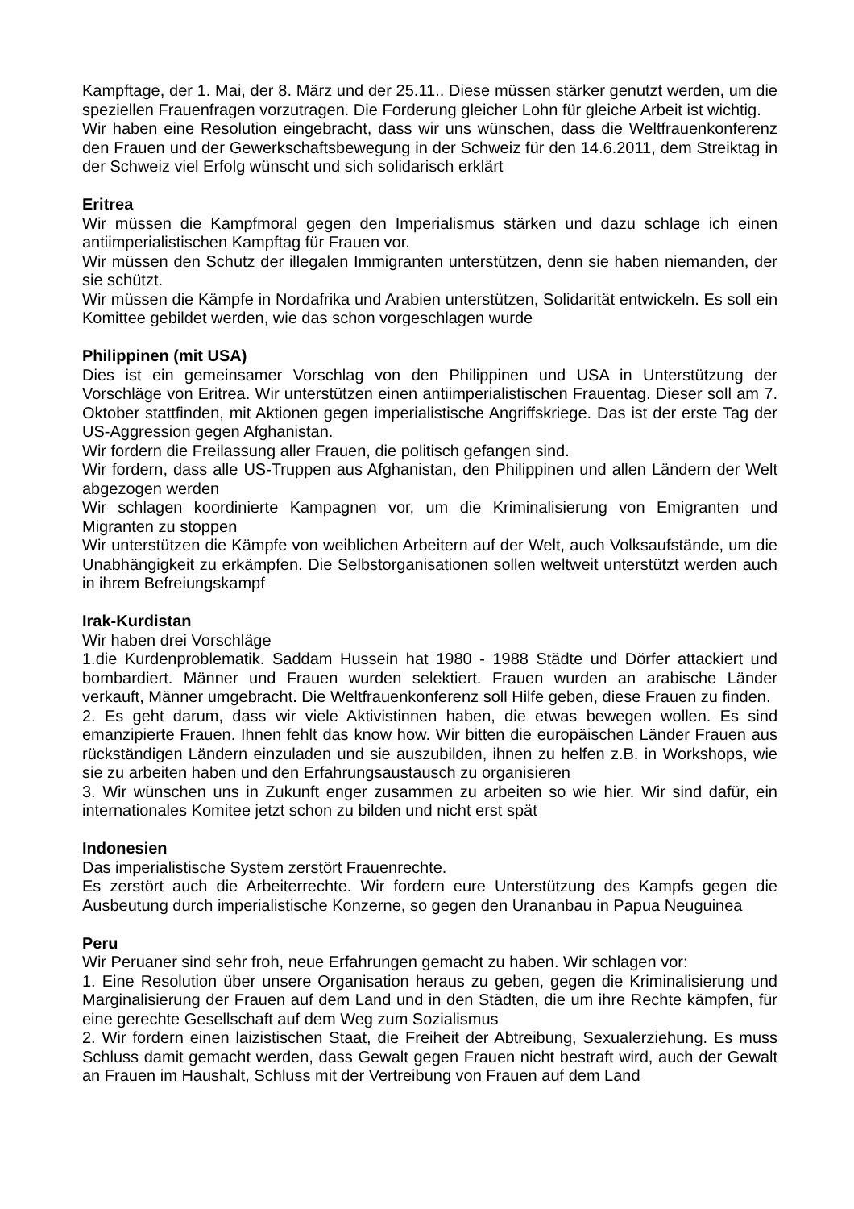Kampftage, der 1. Mai, der 8. März und der 25.11.. Diese müssen stärker genutzt werden, um die speziellen Frauenfragen vorzutragen. Die Forderung gleicher Lohn für gleiche Arbeit ist wichtig.
Wir haben eine Resolution eingebracht, dass wir uns wünschen, dass die Weltfrauenkonferenz den Frauen und der Gewerkschaftsbewegung in der Schweiz für den 14.6.2011, dem Streiktag in der Schweiz viel Erfolg wünscht und sich solidarisch erklärt
Eritrea
Wir müssen die Kampfmoral gegen den Imperialismus stärken und dazu schlage ich einen antiimperialistischen Kampftag für Frauen vor.
Wir müssen den Schutz der illegalen Immigranten unterstützen, denn sie haben niemanden, der sie schützt.
Wir müssen die Kämpfe in Nordafrika und Arabien unterstützen, Solidarität entwickeln. Es soll ein Komittee gebildet werden, wie das schon vorgeschlagen wurde
Philippinen (mit USA)
Dies ist ein gemeinsamer Vorschlag von den Philippinen und USA in Unterstützung der Vorschläge von Eritrea. Wir unterstützen einen antiimperialistischen Frauentag. Dieser soll am 7. Oktober stattfinden, mit Aktionen gegen imperialistische Angriffskriege. Das ist der erste Tag der US-Aggression gegen Afghanistan.
Wir fordern die Freilassung aller Frauen, die politisch gefangen sind.
Wir fordern, dass alle US-Truppen aus Afghanistan, den Philippinen und allen Ländern der Welt abgezogen werden
Wir schlagen koordinierte Kampagnen vor, um die Kriminalisierung von Emigranten und Migranten zu stoppen
Wir unterstützen die Kämpfe von weiblichen Arbeitern auf der Welt, auch Volksaufstände, um die Unabhängigkeit zu erkämpfen. Die Selbstorganisationen sollen weltweit unterstützt werden auch in ihrem Befreiungskampf
Irak-Kurdistan
Wir haben drei Vorschläge
1.die Kurdenproblematik. Saddam Hussein hat 1980 - 1988 Städte und Dörfer attackiert und bombardiert. Männer und Frauen wurden selektiert. Frauen wurden an arabische Länder verkauft, Männer umgebracht. Die Weltfrauenkonferenz soll Hilfe geben, diese Frauen zu finden.
2. Es geht darum, dass wir viele Aktivistinnen haben, die etwas bewegen wollen. Es sind emanzipierte Frauen. Ihnen fehlt das know how. Wir bitten die europäischen Länder Frauen aus rückständigen Ländern einzuladen und sie auszubilden, ihnen zu helfen z.B. in Workshops, wie sie zu arbeiten haben und den Erfahrungsaustausch zu organisieren
3. Wir wünschen uns in Zukunft enger zusammen zu arbeiten so wie hier. Wir sind dafür, ein internationales Komitee jetzt schon zu bilden und nicht erst spät
Indonesien
Das imperialistische System zerstört Frauenrechte.
Es zerstört auch die Arbeiterrechte. Wir fordern eure Unterstützung des Kampfs gegen die Ausbeutung durch imperialistische Konzerne, so gegen den Urananbau in Papua Neuguinea
Peru
Wir Peruaner sind sehr froh, neue Erfahrungen gemacht zu haben. Wir schlagen vor:
1. Eine Resolution über unsere Organisation heraus zu geben, gegen die Kriminalisierung und Marginalisierung der Frauen auf dem Land und in den Städten, die um ihre Rechte kämpfen, für eine gerechte Gesellschaft auf dem Weg zum Sozialismus
2. Wir fordern einen laizistischen Staat, die Freiheit der Abtreibung, Sexualerziehung. Es muss Schluss damit gemacht werden, dass Gewalt gegen Frauen nicht bestraft wird, auch der Gewalt an Frauen im Haushalt, Schluss mit der Vertreibung von Frauen auf dem Land